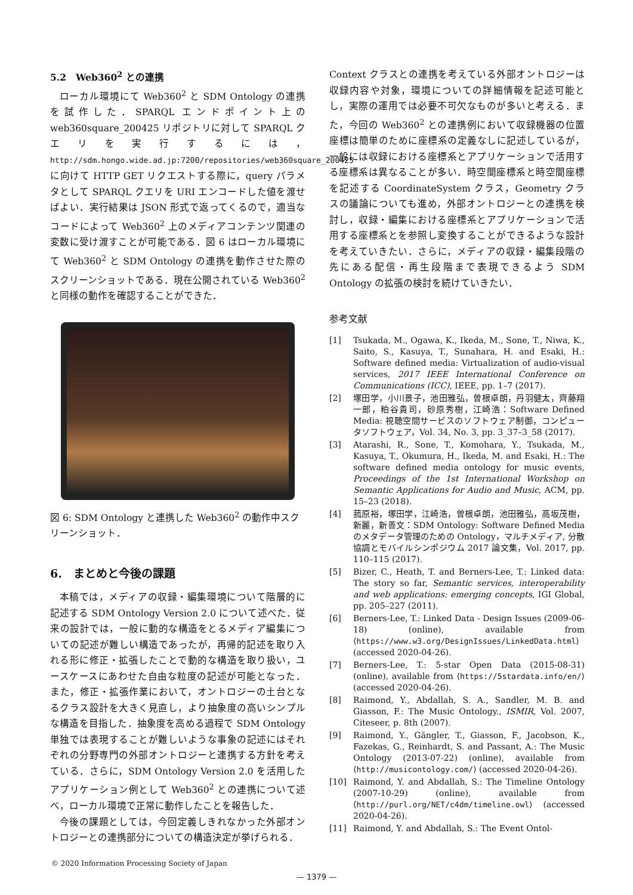5.2　Web360<sup>2</sup> との連携
ローカル環境にて Web360<sup>2</sup> と SDM Ontology の連携を試作した．SPARQL エンドポイント上の web360square_200425 リポジトリに対して SPARQL クエリを実行するには，http://sdm.hongo.wide.ad.jp:7200/repositories/web360square_200425 に向けて HTTP GET リクエストする際に，query パラメタとして SPARQL クエリを URI エンコードした値を渡せばよい．実行結果は JSON 形式で返ってくるので，適当なコードによって Web360<sup>2</sup> 上のメディアコンテンツ関連の変数に受け渡すことが可能である．図 6 はローカル環境にて Web360<sup>2</sup> と SDM Ontology の連携を動作させた際のスクリーンショットである．現在公開されている Web360<sup>2</sup> と同様の動作を確認することができた．
図 6: SDM Ontology と連携した Web360<sup>2</sup> の動作中スクリーンショット．
6.　まとめと今後の課題
本稿では，メディアの収録・編集環境について階層的に記述する SDM Ontology Version 2.0 について述べた．従来の設計では，一般に動的な構造をとるメディア編集についての記述が難しい構造であったが，再帰的記述を取り入れる形に修正・拡張したことで動的な構造を取り扱い，ユースケースにあわせた自由な粒度の記述が可能となった．また，修正・拡張作業において，オントロジーの土台となるクラス設計を大きく見直し，より抽象度の高いシンプルな構造を目指した．抽象度を高める過程で SDM Ontology 単独では表現することが難しいような事象の記述にはそれぞれの分野専門の外部オントロジーと連携する方針を考えている．さらに，SDM Ontology Version 2.0 を活用したアプリケーション例として Web360<sup>2</sup> との連携について述べ，ローカル環境で正常に動作したことを報告した．
今後の課題としては，今回定義しきれなかった外部オントロジーとの連携部分についての構造決定が挙げられる．
Context クラスとの連携を考えている外部オントロジーは収録内容や対象，環境についての詳細情報を記述可能とし，実際の運用では必要不可欠なものが多いと考える．また，今回の Web360<sup>2</sup> との連携例において収録機器の位置座標は簡単のために座標系の定義なしに記述しているが，一般には収録における座標系とアプリケーションで活用する座標系は異なることが多い．時空間座標系と時空間座標を記述する CoordinateSystem クラス，Geometry クラスの議論についても進め，外部オントロジーとの連携を検討し，収録・編集における座標系とアプリケーションで活用する座標系とを参照し変換することができるような設計を考えていきたい．さらに，メディアの収録・編集段階の先にある配信・再生段階まで表現できるよう SDM Ontology の拡張の検討を続けていきたい．
参考文献
[1] Tsukada, M., Ogawa, K., Ikeda, M., Sone, T., Niwa, K., Saito, S., Kasuya, T., Sunahara, H. and Esaki, H.: Software defined media: Virtualization of audio-visual services, 2017 IEEE International Conference on Communications (ICC), IEEE, pp. 1–7 (2017).
[2] 塚田学，小川景子，池田雅弘，曽根卓朗，丹羽健太，齊藤翔一郎，粕谷貴司，砂原秀樹，江崎浩：Software Defined Media: 視聴空間サービスのソフトウェア制御，コンピュータソフトウェア，Vol. 34, No. 3, pp. 3_37–3_58 (2017).
[3] Atarashi, R., Sone, T., Komohara, Y., Tsukada, M., Kasuya, T., Okumura, H., Ikeda, M. and Esaki, H.: The software defined media ontology for music events, Proceedings of the 1st International Workshop on Semantic Applications for Audio and Music, ACM, pp. 15–23 (2018).
[4] 菰原裕，塚田学，江崎浩，曽根卓朗，池田雅弘，高坂茂樹，新麗，新善文：SDM Ontology: Software Defined Media のメタデータ管理のための Ontology，マルチメディア, 分散協調とモバイルシンポジウム 2017 論文集，Vol. 2017, pp. 110–115 (2017).
[5] Bizer, C., Heath, T. and Berners-Lee, T.: Linked data: The story so far, Semantic services, interoperability and web applications: emerging concepts, IGI Global, pp. 205–227 (2011).
[6] Berners-Lee, T.: Linked Data - Design Issues (2009-06-18) (online), available from ⟨https://www.w3.org/DesignIssues/LinkedData.html⟩ (accessed 2020-04-26).
[7] Berners-Lee, T.: 5-star Open Data (2015-08-31) (online), available from ⟨https://5stardata.info/en/⟩ (accessed 2020-04-26).
[8] Raimond, Y., Abdallah, S. A., Sandler, M. B. and Giasson, F.: The Music Ontology., ISMIR, Vol. 2007, Citeseer, p. 8th (2007).
[9] Raimond, Y., Gängler, T., Giasson, F., Jacobson, K., Fazekas, G., Reinhardt, S. and Passant, A.: The Music Ontology (2013-07-22) (online), available from ⟨http://musicontology.com/⟩ (accessed 2020-04-26).
[10] Raimond, Y. and Abdallah, S.: The Timeline Ontology (2007-10-29) (online), available from ⟨http://purl.org/NET/c4dm/timeline.owl⟩ (accessed 2020-04-26).
[11] Raimond, Y. and Abdallah, S.: The Event Ontol-
© 2020 Information Processing Society of Japan
— 1379 —